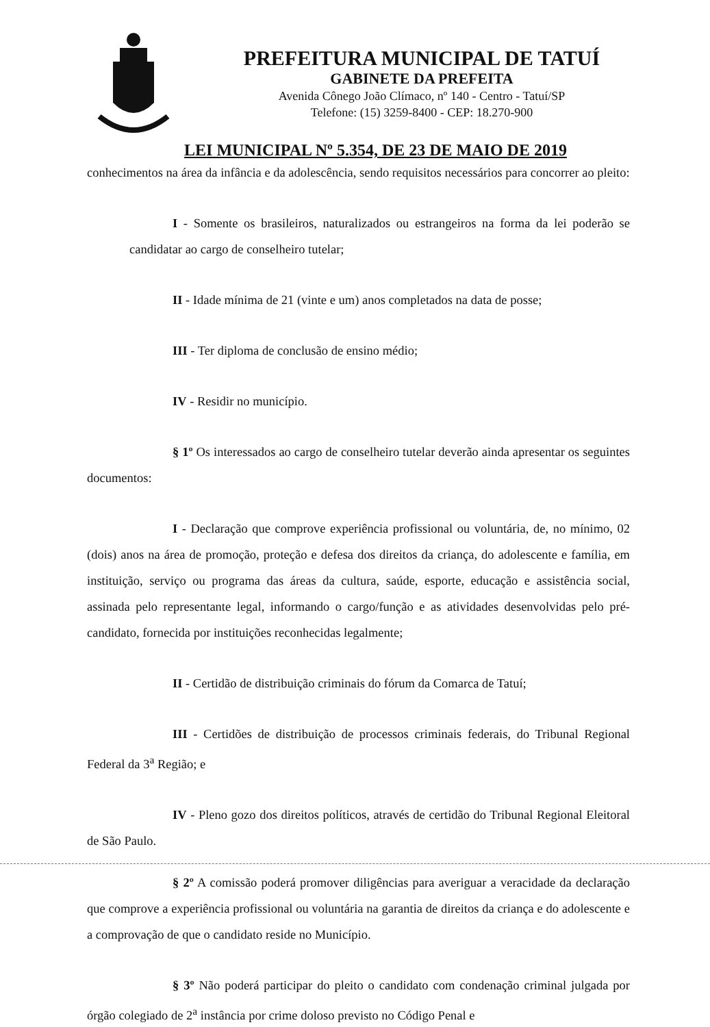PREFEITURA MUNICIPAL DE TATUÍ
GABINETE DA PREFEITA
Avenida Cônego João Clímaco, nº 140 - Centro - Tatuí/SP
Telefone: (15) 3259-8400 - CEP: 18.270-900
LEI MUNICIPAL Nº 5.354, DE 23 DE MAIO DE 2019
conhecimentos na área da infância e da adolescência, sendo requisitos necessários para concorrer ao pleito:
I - Somente os brasileiros, naturalizados ou estrangeiros na forma da lei poderão se candidatar ao cargo de conselheiro tutelar;
II - Idade mínima de 21 (vinte e um) anos completados na data de posse;
III - Ter diploma de conclusão de ensino médio;
IV - Residir no município.
§ 1º Os interessados ao cargo de conselheiro tutelar deverão ainda apresentar os seguintes documentos:
I - Declaração que comprove experiência profissional ou voluntária, de, no mínimo, 02 (dois) anos na área de promoção, proteção e defesa dos direitos da criança, do adolescente e família, em instituição, serviço ou programa das áreas da cultura, saúde, esporte, educação e assistência social, assinada pelo representante legal, informando o cargo/função e as atividades desenvolvidas pelo pré-candidato, fornecida por instituições reconhecidas legalmente;
II - Certidão de distribuição criminais do fórum da Comarca de Tatuí;
III - Certidões de distribuição de processos criminais federais, do Tribunal Regional Federal da 3<sup>a</sup> Região; e
IV - Pleno gozo dos direitos políticos, através de certidão do Tribunal Regional Eleitoral de São Paulo.
§ 2º A comissão poderá promover diligências para averiguar a veracidade da declaração que comprove a experiência profissional ou voluntária na garantia de direitos da criança e do adolescente e a comprovação de que o candidato reside no Município.
§ 3º Não poderá participar do pleito o candidato com condenação criminal julgada por órgão colegiado de 2<sup>a</sup> instância por crime doloso previsto no Código Penal e